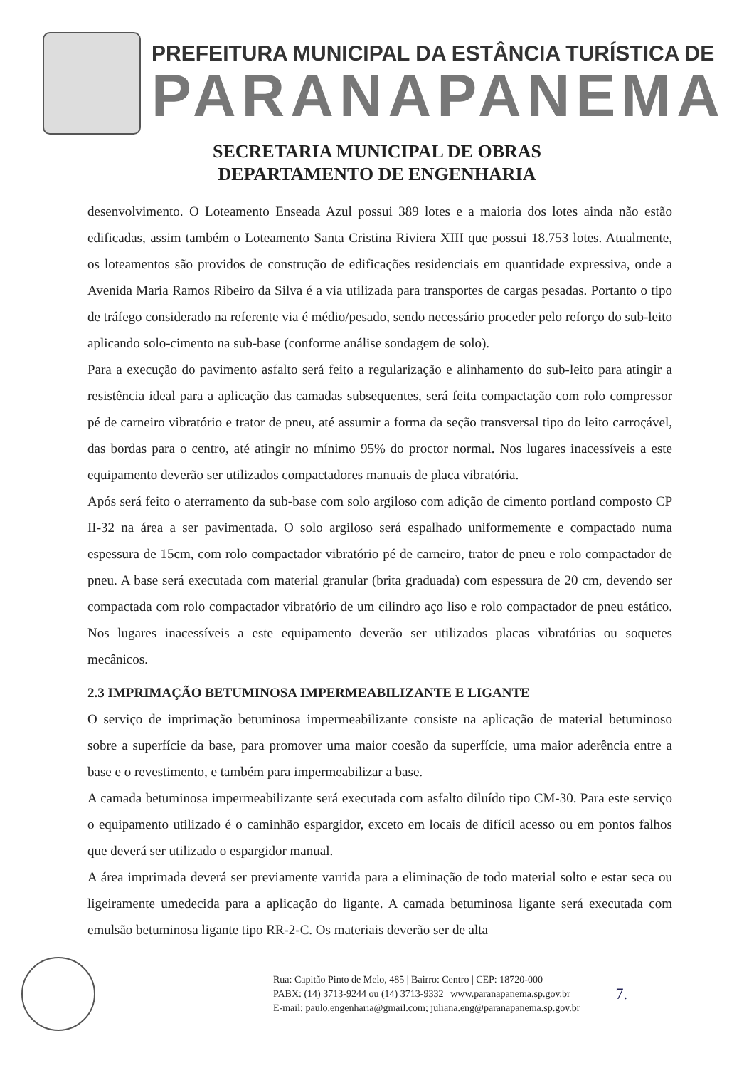PREFEITURA MUNICIPAL DA ESTÂNCIA TURÍSTICA DE
PARANAPANEMA
SECRETARIA MUNICIPAL DE OBRAS
DEPARTAMENTO DE ENGENHARIA
desenvolvimento. O Loteamento Enseada Azul possui 389 lotes e a maioria dos lotes ainda não estão edificadas, assim também o Loteamento Santa Cristina Riviera XIII que possui 18.753 lotes. Atualmente, os loteamentos são providos de construção de edificações residenciais em quantidade expressiva, onde a Avenida Maria Ramos Ribeiro da Silva é a via utilizada para transportes de cargas pesadas. Portanto o tipo de tráfego considerado na referente via é médio/pesado, sendo necessário proceder pelo reforço do sub-leito aplicando solo-cimento na sub-base (conforme análise sondagem de solo).
Para a execução do pavimento asfalto será feito a regularização e alinhamento do sub-leito para atingir a resistência ideal para a aplicação das camadas subsequentes, será feita compactação com rolo compressor pé de carneiro vibratório e trator de pneu, até assumir a forma da seção transversal tipo do leito carroçável, das bordas para o centro, até atingir no mínimo 95% do proctor normal. Nos lugares inacessíveis a este equipamento deverão ser utilizados compactadores manuais de placa vibratória.
Após será feito o aterramento da sub-base com solo argiloso com adição de cimento portland composto CP II-32 na área a ser pavimentada. O solo argiloso será espalhado uniformemente e compactado numa espessura de 15cm, com rolo compactador vibratório pé de carneiro, trator de pneu e rolo compactador de pneu. A base será executada com material granular (brita graduada) com espessura de 20 cm, devendo ser compactada com rolo compactador vibratório de um cilindro aço liso e rolo compactador de pneu estático. Nos lugares inacessíveis a este equipamento deverão ser utilizados placas vibratórias ou soquetes mecânicos.
2.3 IMPRIMAÇÃO BETUMINOSA IMPERMEABILIZANTE E LIGANTE
O serviço de imprimação betuminosa impermeabilizante consiste na aplicação de material betuminoso sobre a superfície da base, para promover uma maior coesão da superfície, uma maior aderência entre a base e o revestimento, e também para impermeabilizar a base.
A camada betuminosa impermeabilizante será executada com asfalto diluído tipo CM-30. Para este serviço o equipamento utilizado é o caminhão espargidor, exceto em locais de difícil acesso ou em pontos falhos que deverá ser utilizado o espargidor manual.
A área imprimada deverá ser previamente varrida para a eliminação de todo material solto e estar seca ou ligeiramente umedecida para a aplicação do ligante. A camada betuminosa ligante será executada com emulsão betuminosa ligante tipo RR-2-C. Os materiais deverão ser de alta
Rua: Capitão Pinto de Melo, 485 | Bairro: Centro | CEP: 18720-000
PABX: (14) 3713-9244 ou (14) 3713-9332 | www.paranapanema.sp.gov.br
E-mail: paulo.engenharia@gmail.com; juliana.eng@paranapanema.sp.gov.br
7.